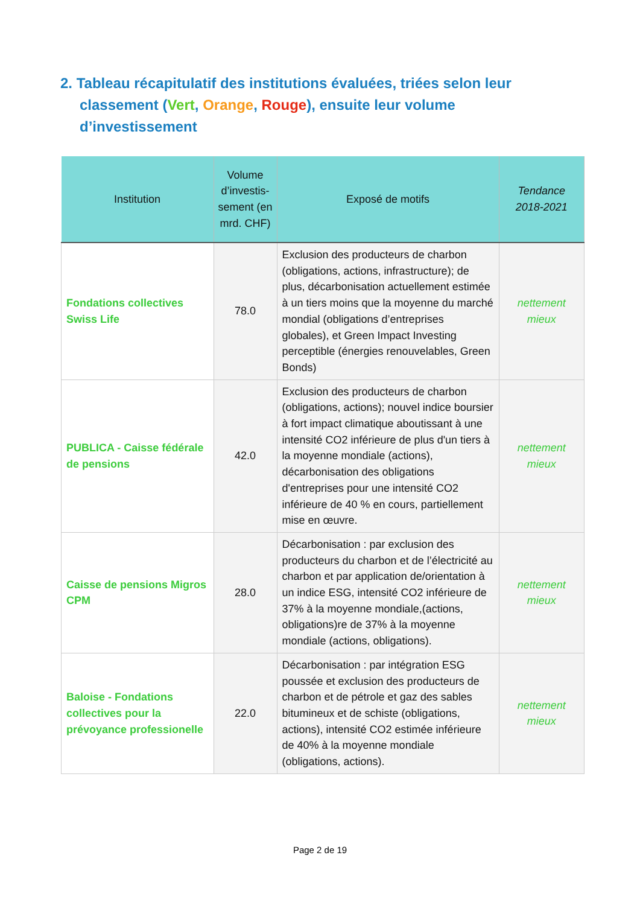2. Tableau récapitulatif des institutions évaluées, triées selon leur classement (Vert, Orange, Rouge), ensuite leur volume d’investissement
| Institution | Volume d’investis-sement (en mrd. CHF) | Exposé de motifs | Tendance 2018-2021 |
| --- | --- | --- | --- |
| Fondations collectives Swiss Life | 78.0 | Exclusion des producteurs de charbon (obligations, actions, infrastructure); de plus, décarbonisation actuellement estimée à un tiers moins que la moyenne du marché mondial (obligations d’entreprises globales), et Green Impact Investing perceptible (énergies renouvelables, Green Bonds) | nettement mieux |
| PUBLICA - Caisse fédérale de pensions | 42.0 | Exclusion des producteurs de charbon (obligations, actions); nouvel indice boursier à fort impact climatique aboutissant à une intensité CO2 inférieure de plus d'un tiers à la moyenne mondiale (actions), décarbonisation des obligations d'entreprises pour une intensité CO2 inférieure de 40 % en cours, partiellement mise en œuvre. | nettement mieux |
| Caisse de pensions Migros CPM | 28.0 | Décarbonisation : par exclusion des producteurs du charbon et de l’électricité au charbon et par application de/orientation à un indice ESG, intensité CO2 inférieure de 37% à la moyenne mondiale,(actions, obligations)re de 37% à la moyenne mondiale (actions, obligations). | nettement mieux |
| Baloise - Fondations collectives pour la prévoyance professionelle | 22.0 | Décarbonisation : par intégration ESG poussée et exclusion des producteurs de charbon et de pétrole et gaz des sables bitumineux et de schiste (obligations, actions), intensité CO2 estimée inférieure de 40% à la moyenne mondiale (obligations, actions). | nettement mieux |
Page 2 de 19